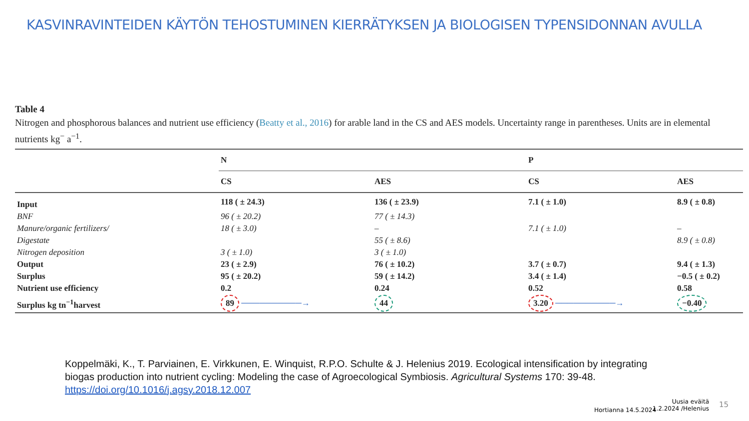KASVINRAVINTEIDEN KÄYTÖN TEHOSTUMINEN KIERRÄTYKSEN JA BIOLOGISEN TYPENSIDONNAN AVULLA
Table 4
Nitrogen and phosphorous balances and nutrient use efficiency (Beatty et al., 2016) for arable land in the CS and AES models. Uncertainty range in parentheses. Units are in elemental nutrients kg<sup>−</sup> a<sup>−1</sup>.
| | N | | P | |
| --- | --- | --- | --- | --- |
| | CS | AES | CS | AES |
| Input | 118 ( ± 24.3) | 136 ( ± 23.9) | 7.1 ( ± 1.0) | 8.9 ( ± 0.8) |
| BNF | 96 ( ± 20.2) | 77 ( ± 14.3) | | |
| Manure/organic fertilizers/ | 18 ( ± 3.0) | – | 7.1 ( ± 1.0) | – |
| Digestate | | 55 ( ± 8.6) | | 8.9 ( ± 0.8) |
| Nitrogen deposition | 3 ( ± 1.0) | 3 ( ± 1.0) | | |
| Output | 23 ( ± 2.9) | 76 ( ± 10.2) | 3.7 ( ± 0.7) | 9.4 ( ± 1.3) |
| Surplus | 95 ( ± 20.2) | 59 ( ± 14.2) | 3.4 ( ± 1.4) | −0.5 ( ± 0.2) |
| Nutrient use efficiency | 0.2 | 0.24 | 0.52 | 0.58 |
| Surplus kg tn<sup>−1</sup>harvest | 89 ──────────→ | 44 | 3.20 ──────────→ | −0.40 |
Koppelmäki, K., T. Parviainen, E. Virkkunen, E. Winquist, R.P.O. Schulte & J. Helenius 2019. Ecological intensification by integrating biogas production into nutrient cycling: Modeling the case of Agroecological Symbiosis. Agricultural Systems 170: 39-48. https://doi.org/10.1016/j.agsy.2018.12.007
Hortianna 14.5.2024
Uusia eväitä 1.2.2024 /Helenius
15